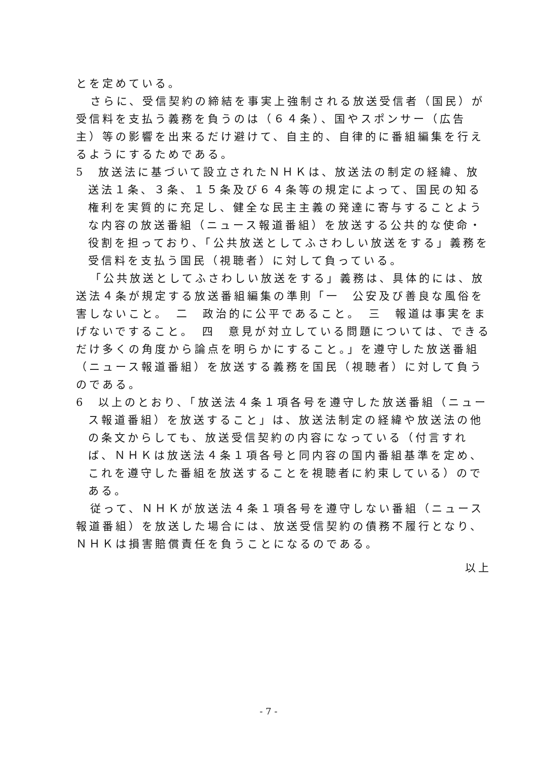とを定めている。
さらに、受信契約の締結を事実上強制される放送受信者（国民）が受信料を支払う義務を負うのは（６４条）、国やスポンサー（広告主）等の影響を出来るだけ避けて、自主的、自律的に番組編集を行えるようにするためである。
5　放送法に基づいて設立されたＮＨＫは、放送法の制定の経緯、放送法１条、３条、１５条及び６４条等の規定によって、国民の知る権利を実質的に充足し、健全な民主主義の発達に寄与することような内容の放送番組（ニュース報道番組）を放送する公共的な使命・役割を担っており、「公共放送としてふさわしい放送をする」義務を受信料を支払う国民（視聴者）に対して負っている。
「公共放送としてふさわしい放送をする」義務は、具体的には、放送法４条が規定する放送番組編集の準則「一　公安及び善良な風俗を害しないこと。　二　政治的に公平であること。　三　報道は事実をまげないですること。　四　意見が対立している問題については、できるだけ多くの角度から論点を明らかにすること。」を遵守した放送番組（ニュース報道番組）を放送する義務を国民（視聴者）に対して負うのである。
6　以上のとおり、「放送法４条１項各号を遵守した放送番組（ニュース報道番組）を放送すること」は、放送法制定の経緯や放送法の他の条文からしても、放送受信契約の内容になっている（付言すれば、ＮＨＫは放送法４条１項各号と同内容の国内番組基準を定め、これを遵守した番組を放送することを視聴者に約束している）のである。
従って、ＮＨＫが放送法４条１項各号を遵守しない番組（ニュース報道番組）を放送した場合には、放送受信契約の債務不履行となり、ＮＨＫは損害賠償責任を負うことになるのである。
以上
- 7 -